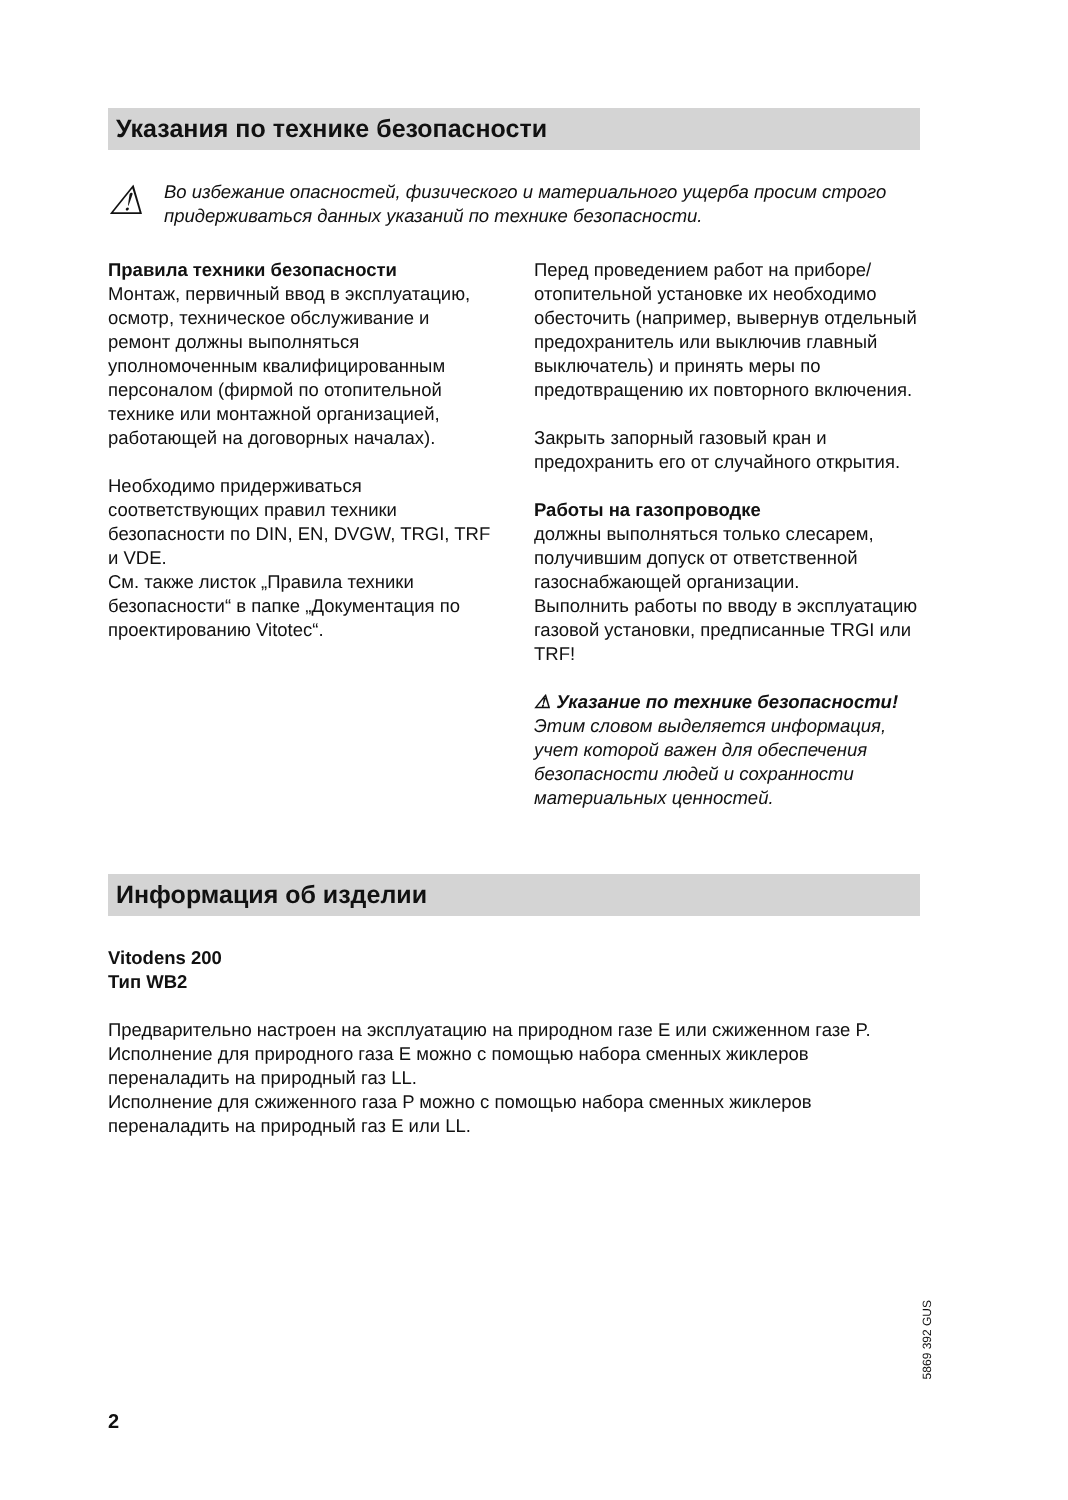Указания по технике безопасности
⚠
Во избежание опасностей, физического и материального ущерба просим строго придерживаться данных указаний по технике безопасности.
Правила техники безопасности
Монтаж, первичный ввод в эксплуатацию, осмотр, техническое обслуживание и ремонт должны выполняться уполномоченным квалифицированным персоналом (фирмой по отопительной технике или монтажной организацией, работающей на договорных началах).
Необходимо придерживаться соответствующих правил техники безопасности по DIN, EN, DVGW, TRGI, TRF и VDE.
См. также листок „Правила техники безопасности“ в папке „Документация по проектированию Vitotec“.
Перед проведением работ на приборе/ отопительной установке их необходимо обесточить (например, вывернув отдельный предохранитель или выключив главный выключатель) и принять меры по предотвращению их повторного включения.
Закрыть запорный газовый кран и предохранить его от случайного открытия.
Работы на газопроводке
должны выполняться только слесарем, получившим допуск от ответственной газоснабжающей организации.
Выполнить работы по вводу в эксплуатацию газовой установки, предписанные TRGI или TRF!
⚠ Указание по технике безопасности!
Этим словом выделяется информация, учет которой важен для обеспечения безопасности людей и сохранности материальных ценностей.
Информация об изделии
Vitodens 200
Тип WB2
Предварительно настроен на эксплуатацию на природном газе E или сжиженном газе P.
Исполнение для природного газа E можно с помощью набора сменных жиклеров переналадить на природный газ LL.
Исполнение для сжиженного газа P можно с помощью набора сменных жиклеров переналадить на природный газ E или LL.
5869 392 GUS
2